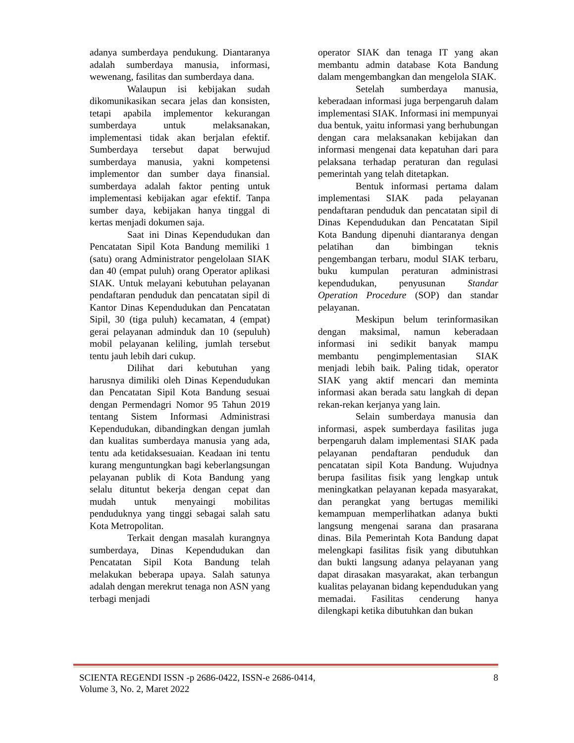adanya sumberdaya pendukung. Diantaranya adalah sumberdaya manusia, informasi, wewenang, fasilitas dan sumberdaya dana.
Walaupun isi kebijakan sudah dikomunikasikan secara jelas dan konsisten, tetapi apabila implementor kekurangan sumberdaya untuk melaksanakan, implementasi tidak akan berjalan efektif. Sumberdaya tersebut dapat berwujud sumberdaya manusia, yakni kompetensi implementor dan sumber daya finansial. sumberdaya adalah faktor penting untuk implementasi kebijakan agar efektif. Tanpa sumber daya, kebijakan hanya tinggal di kertas menjadi dokumen saja.
Saat ini Dinas Kependudukan dan Pencatatan Sipil Kota Bandung memiliki 1 (satu) orang Administrator pengelolaan SIAK dan 40 (empat puluh) orang Operator aplikasi SIAK. Untuk melayani kebutuhan pelayanan pendaftaran penduduk dan pencatatan sipil di Kantor Dinas Kependudukan dan Pencatatan Sipil, 30 (tiga puluh) kecamatan, 4 (empat) gerai pelayanan adminduk dan 10 (sepuluh) mobil pelayanan keliling, jumlah tersebut tentu jauh lebih dari cukup.
Dilihat dari kebutuhan yang harusnya dimiliki oleh Dinas Kependudukan dan Pencatatan Sipil Kota Bandung sesuai dengan Permendagri Nomor 95 Tahun 2019 tentang Sistem Informasi Administrasi Kependudukan, dibandingkan dengan jumlah dan kualitas sumberdaya manusia yang ada, tentu ada ketidaksesuaian. Keadaan ini tentu kurang menguntungkan bagi keberlangsungan pelayanan publik di Kota Bandung yang selalu dituntut bekerja dengan cepat dan mudah untuk menyaingi mobilitas penduduknya yang tinggi sebagai salah satu Kota Metropolitan.
Terkait dengan masalah kurangnya sumberdaya, Dinas Kependudukan dan Pencatatan Sipil Kota Bandung telah melakukan beberapa upaya. Salah satunya adalah dengan merekrut tenaga non ASN yang terbagi menjadi
operator SIAK dan tenaga IT yang akan membantu admin database Kota Bandung dalam mengembangkan dan mengelola SIAK.
Setelah sumberdaya manusia, keberadaan informasi juga berpengaruh dalam implementasi SIAK. Informasi ini mempunyai dua bentuk, yaitu informasi yang berhubungan dengan cara melaksanakan kebijakan dan informasi mengenai data kepatuhan dari para pelaksana terhadap peraturan dan regulasi pemerintah yang telah ditetapkan.
Bentuk informasi pertama dalam implementasi SIAK pada pelayanan pendaftaran penduduk dan pencatatan sipil di Dinas Kependudukan dan Pencatatan Sipil Kota Bandung dipenuhi diantaranya dengan pelatihan dan bimbingan teknis pengembangan terbaru, modul SIAK terbaru, buku kumpulan peraturan administrasi kependudukan, penyusunan Standar Operation Procedure (SOP) dan standar pelayanan.
Meskipun belum terinformasikan dengan maksimal, namun keberadaan informasi ini sedikit banyak mampu membantu pengimplementasian SIAK menjadi lebih baik. Paling tidak, operator SIAK yang aktif mencari dan meminta informasi akan berada satu langkah di depan rekan-rekan kerjanya yang lain.
Selain sumberdaya manusia dan informasi, aspek sumberdaya fasilitas juga berpengaruh dalam implementasi SIAK pada pelayanan pendaftaran penduduk dan pencatatan sipil Kota Bandung. Wujudnya berupa fasilitas fisik yang lengkap untuk meningkatkan pelayanan kepada masyarakat, dan perangkat yang bertugas memiliki kemampuan memperlihatkan adanya bukti langsung mengenai sarana dan prasarana dinas. Bila Pemerintah Kota Bandung dapat melengkapi fasilitas fisik yang dibutuhkan dan bukti langsung adanya pelayanan yang dapat dirasakan masyarakat, akan terbangun kualitas pelayanan bidang kependudukan yang memadai. Fasilitas cenderung hanya dilengkapi ketika dibutuhkan dan bukan
SCIENTA REGENDI ISSN -p 2686-0422, ISSN-e 2686-0414,
Volume 3, No. 2, Maret 2022
8